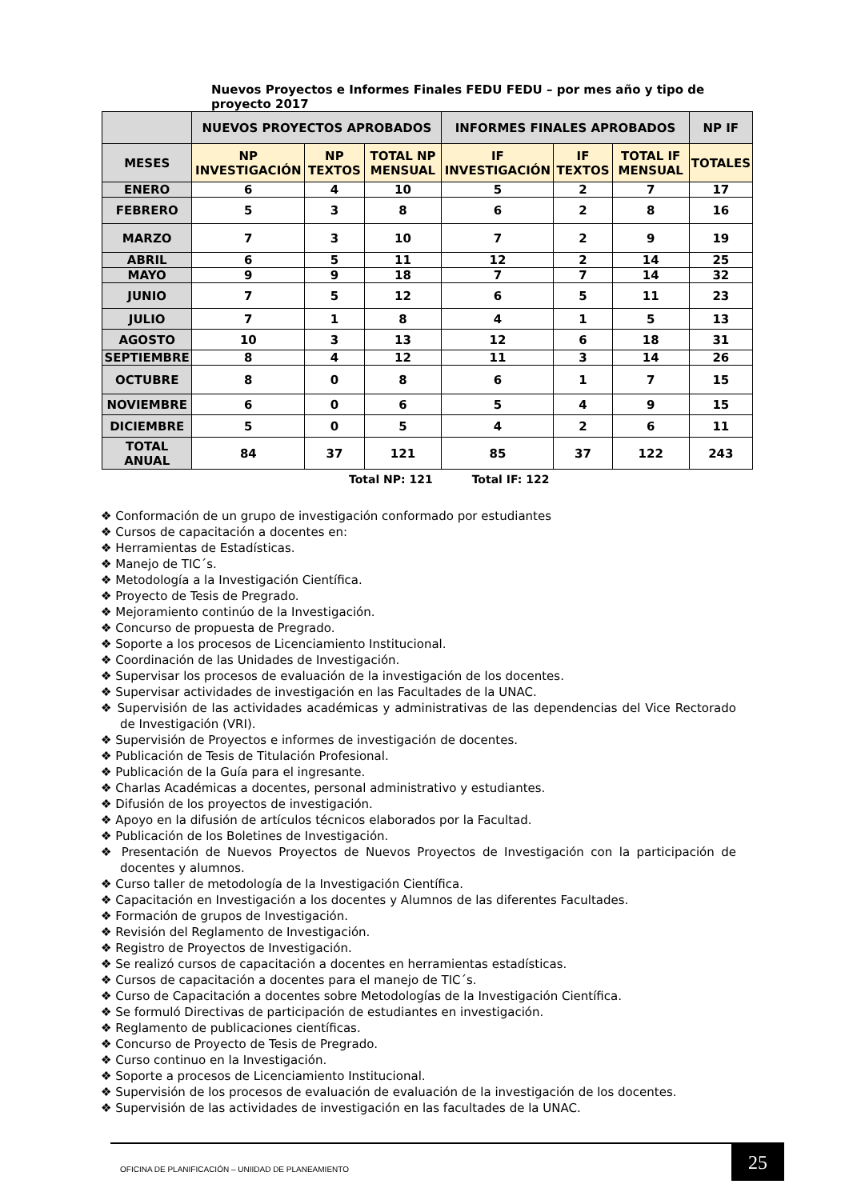Nuevos Proyectos e Informes Finales FEDU FEDU – por mes año y tipo de proyecto 2017
| | NUEVOS PROYECTOS APROBADOS | | | INFORMES FINALES APROBADOS | | | NP IF |
| --- | --- | --- | --- | --- | --- | --- | --- |
| MESES | NP INVESTIGACIÓN | NP TEXTOS | TOTAL NP MENSUAL | IF INVESTIGACIÓN | IF TEXTOS | TOTAL IF MENSUAL | TOTALES |
| ENERO | 6 | 4 | 10 | 5 | 2 | 7 | 17 |
| FEBRERO | 5 | 3 | 8 | 6 | 2 | 8 | 16 |
| MARZO | 7 | 3 | 10 | 7 | 2 | 9 | 19 |
| ABRIL | 6 | 5 | 11 | 12 | 2 | 14 | 25 |
| MAYO | 9 | 9 | 18 | 7 | 7 | 14 | 32 |
| JUNIO | 7 | 5 | 12 | 6 | 5 | 11 | 23 |
| JULIO | 7 | 1 | 8 | 4 | 1 | 5 | 13 |
| AGOSTO | 10 | 3 | 13 | 12 | 6 | 18 | 31 |
| SEPTIEMBRE | 8 | 4 | 12 | 11 | 3 | 14 | 26 |
| OCTUBRE | 8 | 0 | 8 | 6 | 1 | 7 | 15 |
| NOVIEMBRE | 6 | 0 | 6 | 5 | 4 | 9 | 15 |
| DICIEMBRE | 5 | 0 | 5 | 4 | 2 | 6 | 11 |
| TOTAL ANUAL | 84 | 37 | 121 | 85 | 37 | 122 | 243 |
Total NP: 121 Total IF: 122
❖ Conformación de un grupo de investigación conformado por estudiantes
❖ Cursos de capacitación a docentes en:
❖ Herramientas de Estadísticas.
❖ Manejo de TIC´s.
❖ Metodología a la Investigación Científica.
❖ Proyecto de Tesis de Pregrado.
❖ Mejoramiento continúo de la Investigación.
❖ Concurso de propuesta de Pregrado.
❖ Soporte a los procesos de Licenciamiento Institucional.
❖ Coordinación de las Unidades de Investigación.
❖ Supervisar los procesos de evaluación de la investigación de los docentes.
❖ Supervisar actividades de investigación en las Facultades de la UNAC.
❖ Supervisión de las actividades académicas y administrativas de las dependencias del Vice Rectorado de Investigación (VRI).
❖ Supervisión de Proyectos e informes de investigación de docentes.
❖ Publicación de Tesis de Titulación Profesional.
❖ Publicación de la Guía para el ingresante.
❖ Charlas Académicas a docentes, personal administrativo y estudiantes.
❖ Difusión de los proyectos de investigación.
❖ Apoyo en la difusión de artículos técnicos elaborados por la Facultad.
❖ Publicación de los Boletines de Investigación.
❖ Presentación de Nuevos Proyectos de Nuevos Proyectos de Investigación con la participación de docentes y alumnos.
❖ Curso taller de metodología de la Investigación Científica.
❖ Capacitación en Investigación a los docentes y Alumnos de las diferentes Facultades.
❖ Formación de grupos de Investigación.
❖ Revisión del Reglamento de Investigación.
❖ Registro de Proyectos de Investigación.
❖ Se realizó cursos de capacitación a docentes en herramientas estadísticas.
❖ Cursos de capacitación a docentes para el manejo de TIC´s.
❖ Curso de Capacitación a docentes sobre Metodologías de la Investigación Científica.
❖ Se formuló Directivas de participación de estudiantes en investigación.
❖ Reglamento de publicaciones científicas.
❖ Concurso de Proyecto de Tesis de Pregrado.
❖ Curso continuo en la Investigación.
❖ Soporte a procesos de Licenciamiento Institucional.
❖ Supervisión de los procesos de evaluación de evaluación de la investigación de los docentes.
❖ Supervisión de las actividades de investigación en las facultades de la UNAC.
OFICINA DE PLANIFICACIÓN – UNIIDAD DE PLANEAMIENTO
25